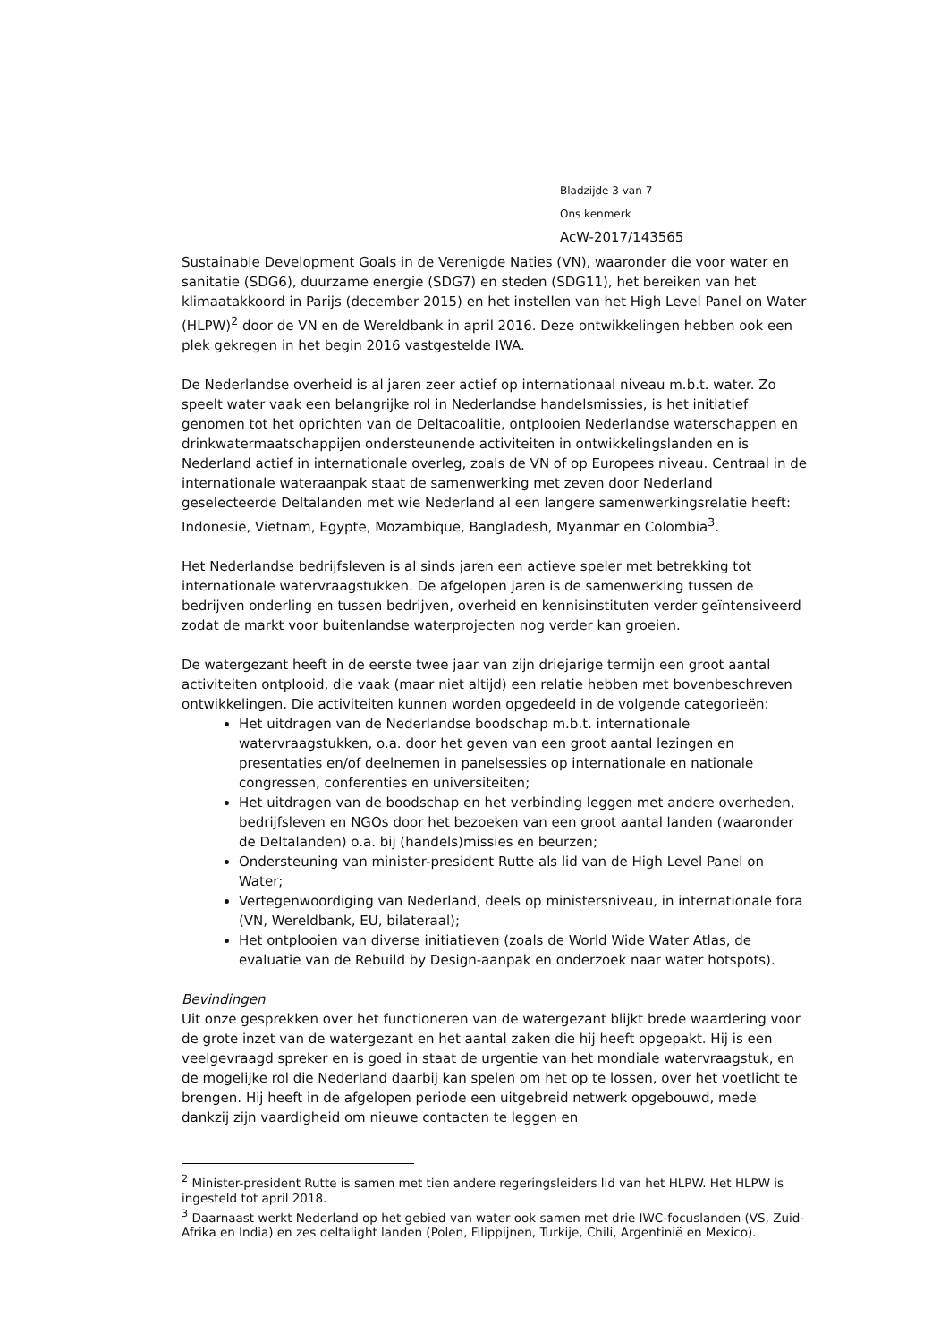Bladzijde 3 van 7
Ons kenmerk
AcW-2017/143565
Sustainable Development Goals in de Verenigde Naties (VN), waaronder die voor water en sanitatie (SDG6), duurzame energie (SDG7) en steden (SDG11), het bereiken van het klimaatakkoord in Parijs (december 2015) en het instellen van het High Level Panel on Water (HLPW)<sup>2</sup> door de VN en de Wereldbank in april 2016. Deze ontwikkelingen hebben ook een plek gekregen in het begin 2016 vastgestelde IWA.
De Nederlandse overheid is al jaren zeer actief op internationaal niveau m.b.t. water. Zo speelt water vaak een belangrijke rol in Nederlandse handelsmissies, is het initiatief genomen tot het oprichten van de Deltacoalitie, ontplooien Nederlandse waterschappen en drinkwatermaatschappijen ondersteunende activiteiten in ontwikkelingslanden en is Nederland actief in internationale overleg, zoals de VN of op Europees niveau. Centraal in de internationale wateraanpak staat de samenwerking met zeven door Nederland geselecteerde Deltalanden met wie Nederland al een langere samenwerkingsrelatie heeft: Indonesië, Vietnam, Egypte, Mozambique, Bangladesh, Myanmar en Colombia<sup>3</sup>.
Het Nederlandse bedrijfsleven is al sinds jaren een actieve speler met betrekking tot internationale watervraagstukken. De afgelopen jaren is de samenwerking tussen de bedrijven onderling en tussen bedrijven, overheid en kennisinstituten verder geïntensiveerd zodat de markt voor buitenlandse waterprojecten nog verder kan groeien.
De watergezant heeft in de eerste twee jaar van zijn driejarige termijn een groot aantal activiteiten ontplooid, die vaak (maar niet altijd) een relatie hebben met bovenbeschreven ontwikkelingen. Die activiteiten kunnen worden opgedeeld in de volgende categorieën:
Het uitdragen van de Nederlandse boodschap m.b.t. internationale watervraagstukken, o.a. door het geven van een groot aantal lezingen en presentaties en/of deelnemen in panelsessies op internationale en nationale congressen, conferenties en universiteiten;
Het uitdragen van de boodschap en het verbinding leggen met andere overheden, bedrijfsleven en NGOs door het bezoeken van een groot aantal landen (waaronder de Deltalanden) o.a. bij (handels)missies en beurzen;
Ondersteuning van minister-president Rutte als lid van de High Level Panel on Water;
Vertegenwoordiging van Nederland, deels op ministersniveau, in internationale fora (VN, Wereldbank, EU, bilateraal);
Het ontplooien van diverse initiatieven (zoals de World Wide Water Atlas, de evaluatie van de Rebuild by Design-aanpak en onderzoek naar water hotspots).
Bevindingen
Uit onze gesprekken over het functioneren van de watergezant blijkt brede waardering voor de grote inzet van de watergezant en het aantal zaken die hij heeft opgepakt. Hij is een veelgevraagd spreker en is goed in staat de urgentie van het mondiale watervraagstuk, en de mogelijke rol die Nederland daarbij kan spelen om het op te lossen, over het voetlicht te brengen. Hij heeft in de afgelopen periode een uitgebreid netwerk opgebouwd, mede dankzij zijn vaardigheid om nieuwe contacten te leggen en
<sup>2</sup> Minister-president Rutte is samen met tien andere regeringsleiders lid van het HLPW. Het HLPW is ingesteld tot april 2018.
<sup>3</sup> Daarnaast werkt Nederland op het gebied van water ook samen met drie IWC-focuslanden (VS, Zuid-Afrika en India) en zes deltalight landen (Polen, Filippijnen, Turkije, Chili, Argentinië en Mexico).